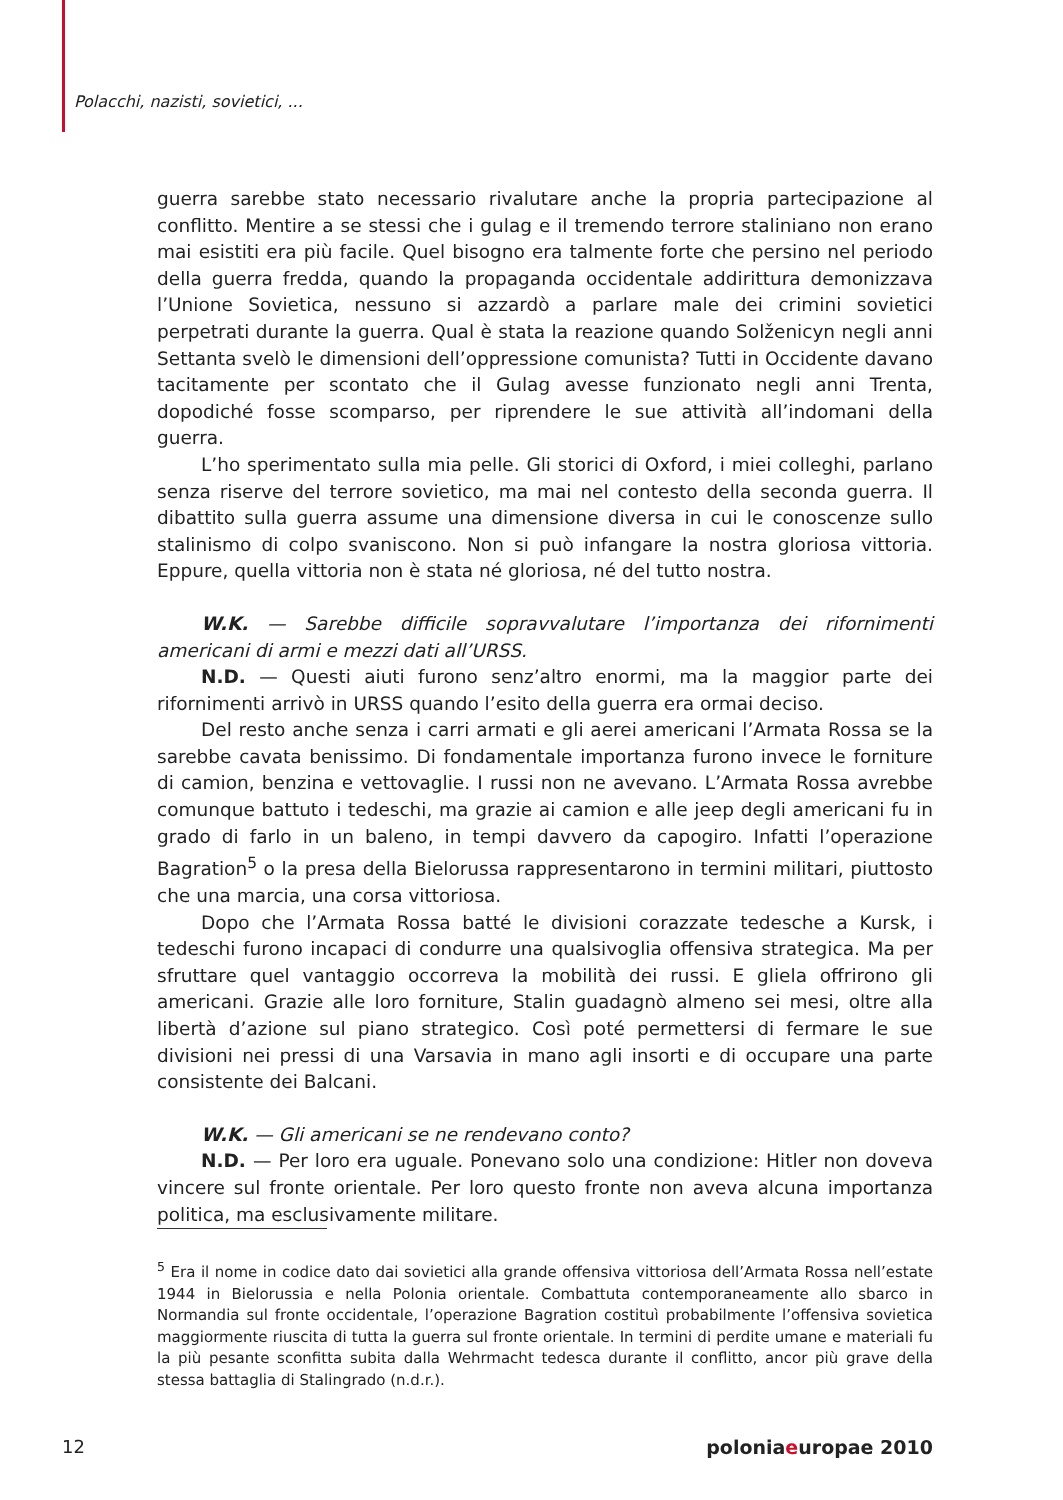Polacchi, nazisti, sovietici, ...
guerra sarebbe stato necessario rivalutare anche la propria partecipazione al conflitto. Mentire a se stessi che i gulag e il tremendo terrore staliniano non erano mai esistiti era più facile. Quel bisogno era talmente forte che persino nel periodo della guerra fredda, quando la propaganda occidentale addirittura demonizzava l’Unione Sovietica, nessuno si azzardò a parlare male dei crimini sovietici perpetrati durante la guerra. Qual è stata la reazione quando Solženicyn negli anni Settanta svelò le dimensioni dell’oppressione comunista? Tutti in Occidente davano tacitamente per scontato che il Gulag avesse funzionato negli anni Trenta, dopodiché fosse scomparso, per riprendere le sue attività all’indomani della guerra.
L’ho sperimentato sulla mia pelle. Gli storici di Oxford, i miei colleghi, parlano senza riserve del terrore sovietico, ma mai nel contesto della seconda guerra. Il dibattito sulla guerra assume una dimensione diversa in cui le conoscenze sullo stalinismo di colpo svaniscono. Non si può infangare la nostra gloriosa vittoria. Eppure, quella vittoria non è stata né gloriosa, né del tutto nostra.
W.K. — Sarebbe difficile sopravvalutare l’importanza dei rifornimenti americani di armi e mezzi dati all’URSS.
N.D. — Questi aiuti furono senz’altro enormi, ma la maggior parte dei rifornimenti arrivò in URSS quando l’esito della guerra era ormai deciso.
Del resto anche senza i carri armati e gli aerei americani l’Armata Rossa se la sarebbe cavata benissimo. Di fondamentale importanza furono invece le forniture di camion, benzina e vettovaglie. I russi non ne avevano. L’Armata Rossa avrebbe comunque battuto i tedeschi, ma grazie ai camion e alle jeep degli americani fu in grado di farlo in un baleno, in tempi davvero da capogiro. Infatti l’operazione Bagration<sup>5</sup> o la presa della Bielorussa rappresentarono in termini militari, piuttosto che una marcia, una corsa vittoriosa.
Dopo che l’Armata Rossa batté le divisioni corazzate tedesche a Kursk, i tedeschi furono incapaci di condurre una qualsivoglia offensiva strategica. Ma per sfruttare quel vantaggio occorreva la mobilità dei russi. E gliela offrirono gli americani. Grazie alle loro forniture, Stalin guadagnò almeno sei mesi, oltre alla libertà d’azione sul piano strategico. Così poté permettersi di fermare le sue divisioni nei pressi di una Varsavia in mano agli insorti e di occupare una parte consistente dei Balcani.
W.K. — Gli americani se ne rendevano conto?
N.D. — Per loro era uguale. Ponevano solo una condizione: Hitler non doveva vincere sul fronte orientale. Per loro questo fronte non aveva alcuna importanza politica, ma esclusivamente militare.
<sup>5</sup> Era il nome in codice dato dai sovietici alla grande offensiva vittoriosa dell’Armata Rossa nell’estate 1944 in Bielorussia e nella Polonia orientale. Combattuta contemporaneamente allo sbarco in Normandia sul fronte occidentale, l’operazione Bagration costituì probabilmente l’offensiva sovietica maggiormente riuscita di tutta la guerra sul fronte orientale. In termini di perdite umane e materiali fu la più pesante sconfitta subita dalla Wehrmacht tedesca durante il conflitto, ancor più grave della stessa battaglia di Stalingrado (n.d.r.).
12 poloniaeuropae 2010